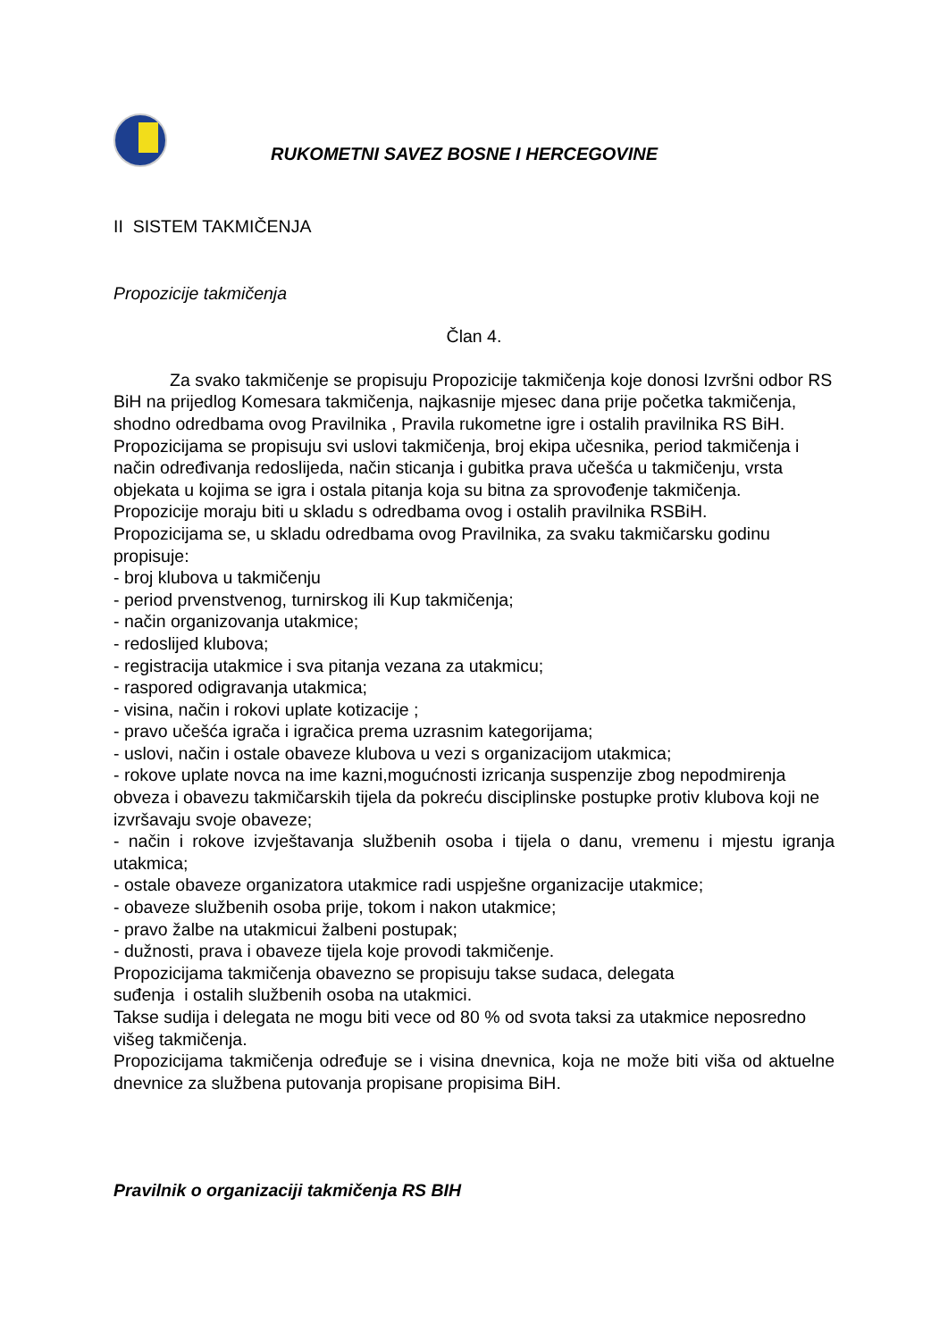RUKOMETNI SAVEZ BOSNE I HERCEGOVINE
II SISTEM TAKMIČENJA
Propozicije takmičenja
Član 4.
Za svako takmičenje se propisuju Propozicije takmičenja koje donosi Izvršni odbor RS BiH na prijedlog Komesara takmičenja, najkasnije mjesec dana prije početka takmičenja, shodno odredbama ovog Pravilnika , Pravila rukometne igre i ostalih pravilnika RS BiH.
Propozicijama se propisuju svi uslovi takmičenja, broj ekipa učesnika, period takmičenja i način određivanja redoslijeda, način sticanja i gubitka prava učešća u takmičenju, vrsta objekata u kojima se igra i ostala pitanja koja su bitna za sprovođenje takmičenja.
Propozicije moraju biti u skladu s odredbama ovog i ostalih pravilnika RSBiH.
Propozicijama se, u skladu odredbama ovog Pravilnika, za svaku takmičarsku godinu propisuje:
- broj klubova u takmičenju
- period prvenstvenog, turnirskog ili Kup takmičenja;
- način organizovanja utakmice;
- redoslijed klubova;
- registracija utakmice i sva pitanja vezana za utakmicu;
- raspored odigravanja utakmica;
- visina, način i rokovi uplate kotizacije ;
- pravo učešća igrača i igračica prema uzrasnim kategorijama;
- uslovi, način i ostale obaveze klubova u vezi s organizacijom utakmica;
- rokove uplate novca na ime kazni,mogućnosti izricanja suspenzije zbog nepodmirenja obveza i obavezu takmičarskih tijela da pokreću disciplinske postupke protiv klubova koji ne izvršavaju svoje obaveze;
- način i rokove izvještavanja službenih osoba i tijela o danu, vremenu i mjestu igranja utakmica;
- ostale obaveze organizatora utakmice radi uspješne organizacije utakmice;
- obaveze službenih osoba prije, tokom i nakon utakmice;
- pravo žalbe na utakmicui žalbeni postupak;
- dužnosti, prava i obaveze tijela koje provodi takmičenje.
Propozicijama takmičenja obavezno se propisuju takse sudaca, delegata
suđenja i ostalih službenih osoba na utakmici.
Takse sudija i delegata ne mogu biti vece od 80 % od svota taksi za utakmice neposredno višeg takmičenja.
Propozicijama takmičenja određuje se i visina dnevnica, koja ne može biti viša od aktuelne dnevnice za službena putovanja propisane propisima BiH.
Pravilnik o organizaciji takmičenja RS BIH